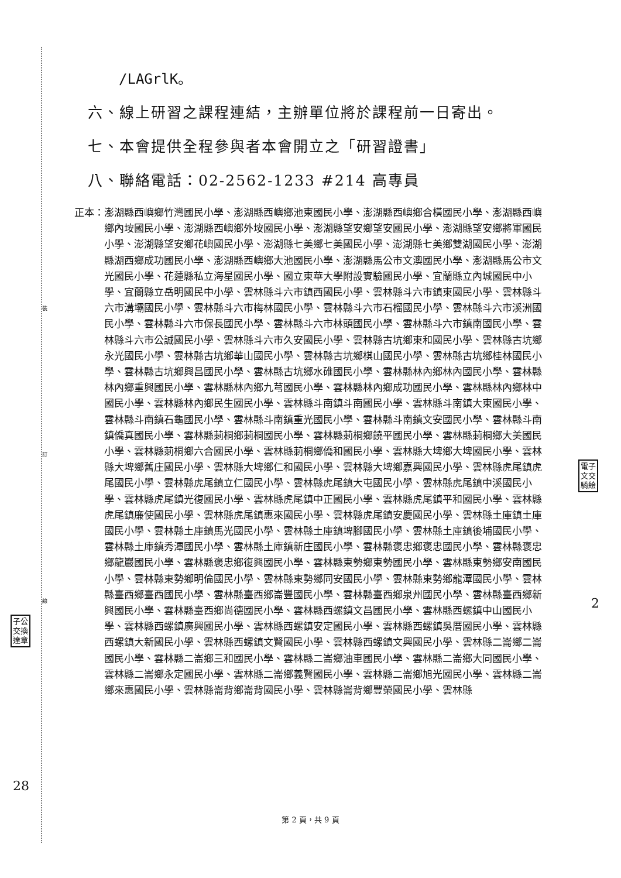裝
訂
線
電子
文交
騎絵
子公
交換
達章
/LAGrlK。
六、線上研習之課程連結，主辦單位將於課程前一日寄出。
七、本會提供全程參與者本會開立之「研習證書」
八、聯絡電話：02-2562-1233 #214 高專員
正本： 澎湖縣西嶼鄉竹灣國民小學、澎湖縣西嶼鄉池東國民小學、澎湖縣西嶼鄉合橫國民小學、澎湖縣西嶼鄉內垵國民小學、澎湖縣西嶼鄉外垵國民小學、澎湖縣望安鄉望安國民小學、澎湖縣望安鄉將軍國民小學、澎湖縣望安鄉花嶼國民小學、澎湖縣七美鄉七美國民小學、澎湖縣七美鄉雙湖國民小學、澎湖縣湖西鄉成功國民小學、澎湖縣西嶼鄉大池國民小學、澎湖縣馬公市文澳國民小學、澎湖縣馬公市文光國民小學、花蓮縣私立海星國民小學、國立東華大學附設實驗國民小學、宜蘭縣立內城國民中小學、宜蘭縣立岳明國民中小學、雲林縣斗六市鎮西國民小學、雲林縣斗六市鎮東國民小學、雲林縣斗六市溝壩國民小學、雲林縣斗六市梅林國民小學、雲林縣斗六市石榴國民小學、雲林縣斗六市溪洲國民小學、雲林縣斗六市保長國民小學、雲林縣斗六市林頭國民小學、雲林縣斗六市鎮南國民小學、雲林縣斗六市公誠國民小學、雲林縣斗六市久安國民小學、雲林縣古坑鄉東和國民小學、雲林縣古坑鄉永光國民小學、雲林縣古坑鄉華山國民小學、雲林縣古坑鄉棋山國民小學、雲林縣古坑鄉桂林國民小學、雲林縣古坑鄉興昌國民小學、雲林縣古坑鄉水碓國民小學、雲林縣林內鄉林內國民小學、雲林縣林內鄉重興國民小學、雲林縣林內鄉九芎國民小學、雲林縣林內鄉成功國民小學、雲林縣林內鄉林中國民小學、雲林縣林內鄉民生國民小學、雲林縣斗南鎮斗南國民小學、雲林縣斗南鎮大東國民小學、雲林縣斗南鎮石龜國民小學、雲林縣斗南鎮重光國民小學、雲林縣斗南鎮文安國民小學、雲林縣斗南鎮僑真國民小學、雲林縣莿桐鄉莿桐國民小學、雲林縣莿桐鄉饒平國民小學、雲林縣莿桐鄉大美國民小學、雲林縣莿桐鄉六合國民小學、雲林縣莿桐鄉僑和國民小學、雲林縣大埤鄉大埤國民小學、雲林縣大埤鄉舊庄國民小學、雲林縣大埤鄉仁和國民小學、雲林縣大埤鄉嘉興國民小學、雲林縣虎尾鎮虎尾國民小學、雲林縣虎尾鎮立仁國民小學、雲林縣虎尾鎮大屯國民小學、雲林縣虎尾鎮中溪國民小學、雲林縣虎尾鎮光復國民小學、雲林縣虎尾鎮中正國民小學、雲林縣虎尾鎮平和國民小學、雲林縣虎尾鎮廉使國民小學、雲林縣虎尾鎮惠來國民小學、雲林縣虎尾鎮安慶國民小學、雲林縣土庫鎮土庫國民小學、雲林縣土庫鎮馬光國民小學、雲林縣土庫鎮埤腳國民小學、雲林縣土庫鎮後埔國民小學、雲林縣土庫鎮秀潭國民小學、雲林縣土庫鎮新庄國民小學、雲林縣褒忠鄉褒忠國民小學、雲林縣褒忠鄉龍巖國民小學、雲林縣褒忠鄉復興國民小學、雲林縣東勢鄉東勢國民小學、雲林縣東勢鄉安南國民小學、雲林縣東勢鄉明倫國民小學、雲林縣東勢鄉同安國民小學、雲林縣東勢鄉龍潭國民小學、雲林縣臺西鄉臺西國民小學、雲林縣臺西鄉崙豐國民小學、雲林縣臺西鄉泉州國民小學、雲林縣臺西鄉新興國民小學、雲林縣臺西鄉尚德國民小學、雲林縣西螺鎮文昌國民小學、雲林縣西螺鎮中山國民小學、雲林縣西螺鎮廣興國民小學、雲林縣西螺鎮安定國民小學、雲林縣西螺鎮吳厝國民小學、雲林縣西螺鎮大新國民小學、雲林縣西螺鎮文賢國民小學、雲林縣西螺鎮文興國民小學、雲林縣二崙鄉二崙國民小學、雲林縣二崙鄉三和國民小學、雲林縣二崙鄉油車國民小學、雲林縣二崙鄉大同國民小學、雲林縣二崙鄉永定國民小學、雲林縣二崙鄉義賢國民小學、雲林縣二崙鄉旭光國民小學、雲林縣二崙鄉來惠國民小學、雲林縣崙背鄉崙背國民小學、雲林縣崙背鄉豐榮國民小學、雲林縣
2
28
第 2 頁，共 9 頁